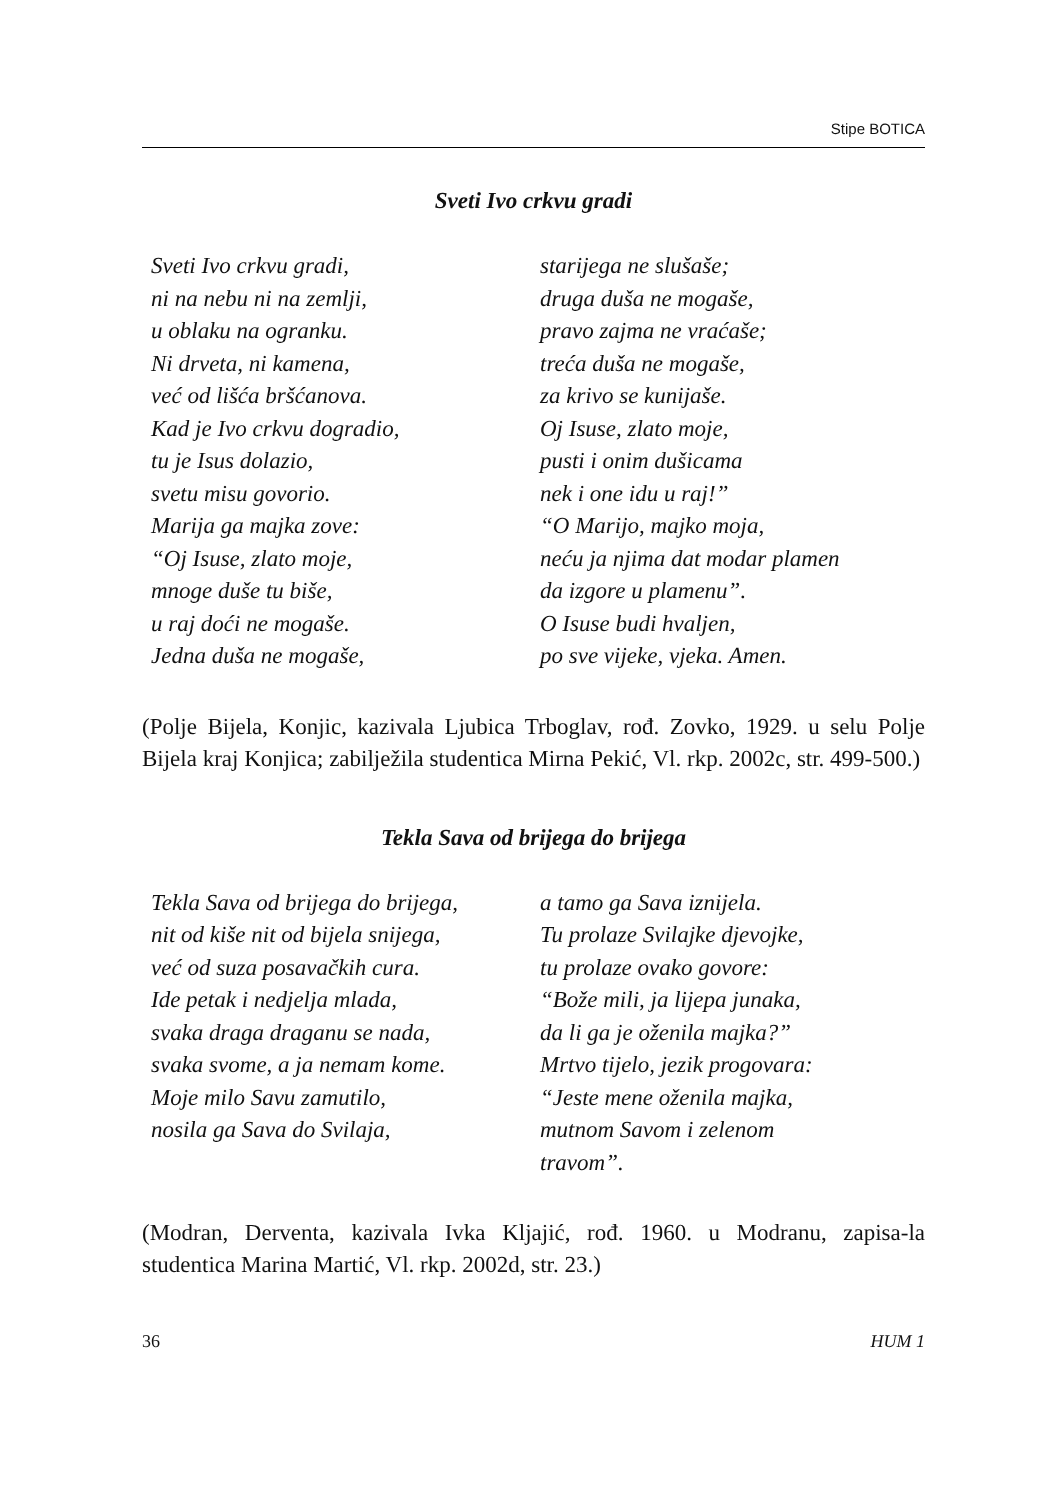Stipe BOTICA
Sveti Ivo crkvu gradi
Sveti Ivo crkvu gradi,
ni na nebu ni na zemlji,
u oblaku na ogranku.
Ni drveta, ni kamena,
već od lišća bršćanova.
Kad je Ivo crkvu dogradio,
tu je Isus dolazio,
svetu misu govorio.
Marija ga majka zove:
“Oj Isuse, zlato moje,
mnoge duše tu biše,
u raj doći ne mogaše.
Jedna duša ne mogaše,
starijega ne slušaše;
druga duša ne mogaše,
pravo zajma ne vraćaše;
treća duša ne mogaše,
za krivo se kunijaše.
Oj Isuse, zlato moje,
pusti i onim dušicama
nek i one idu u raj!”
“O Marijo, majko moja,
neću ja njima dat modar plamen
da izgore u plamenu”.
O Isuse budi hvaljen,
po sve vijeke, vjeka. Amen.
(Polje Bijela, Konjic, kazivala Ljubica Trboglav, rođ. Zovko, 1929. u selu Polje Bijela kraj Konjica; zabilježila studentica Mirna Pekić, Vl. rkp. 2002c, str. 499-500.)
Tekla Sava od brijega do brijega
Tekla Sava od brijega do brijega,
nit od kiše nit od bijela snijega,
već od suza posavačkih cura.
Ide petak i nedjelja mlada,
svaka draga draganu se nada,
svaka svome, a ja nemam kome.
Moje milo Savu zamutilo,
nosila ga Sava do Svilaja,
a tamo ga Sava iznijela.
Tu prolaze Svilajke djevojke,
tu prolaze ovako govore:
“Bože mili, ja lijepa junaka,
da li ga je oženila majka?”
Mrtvo tijelo, jezik progovara:
“Jeste mene oženila majka,
mutnom Savom i zelenom
travom”.
(Modran, Derventa, kazivala Ivka Kljajić, rođ. 1960. u Modranu, zapisa-la studentica Marina Martić, Vl. rkp. 2002d, str. 23.)
36 HUM 1